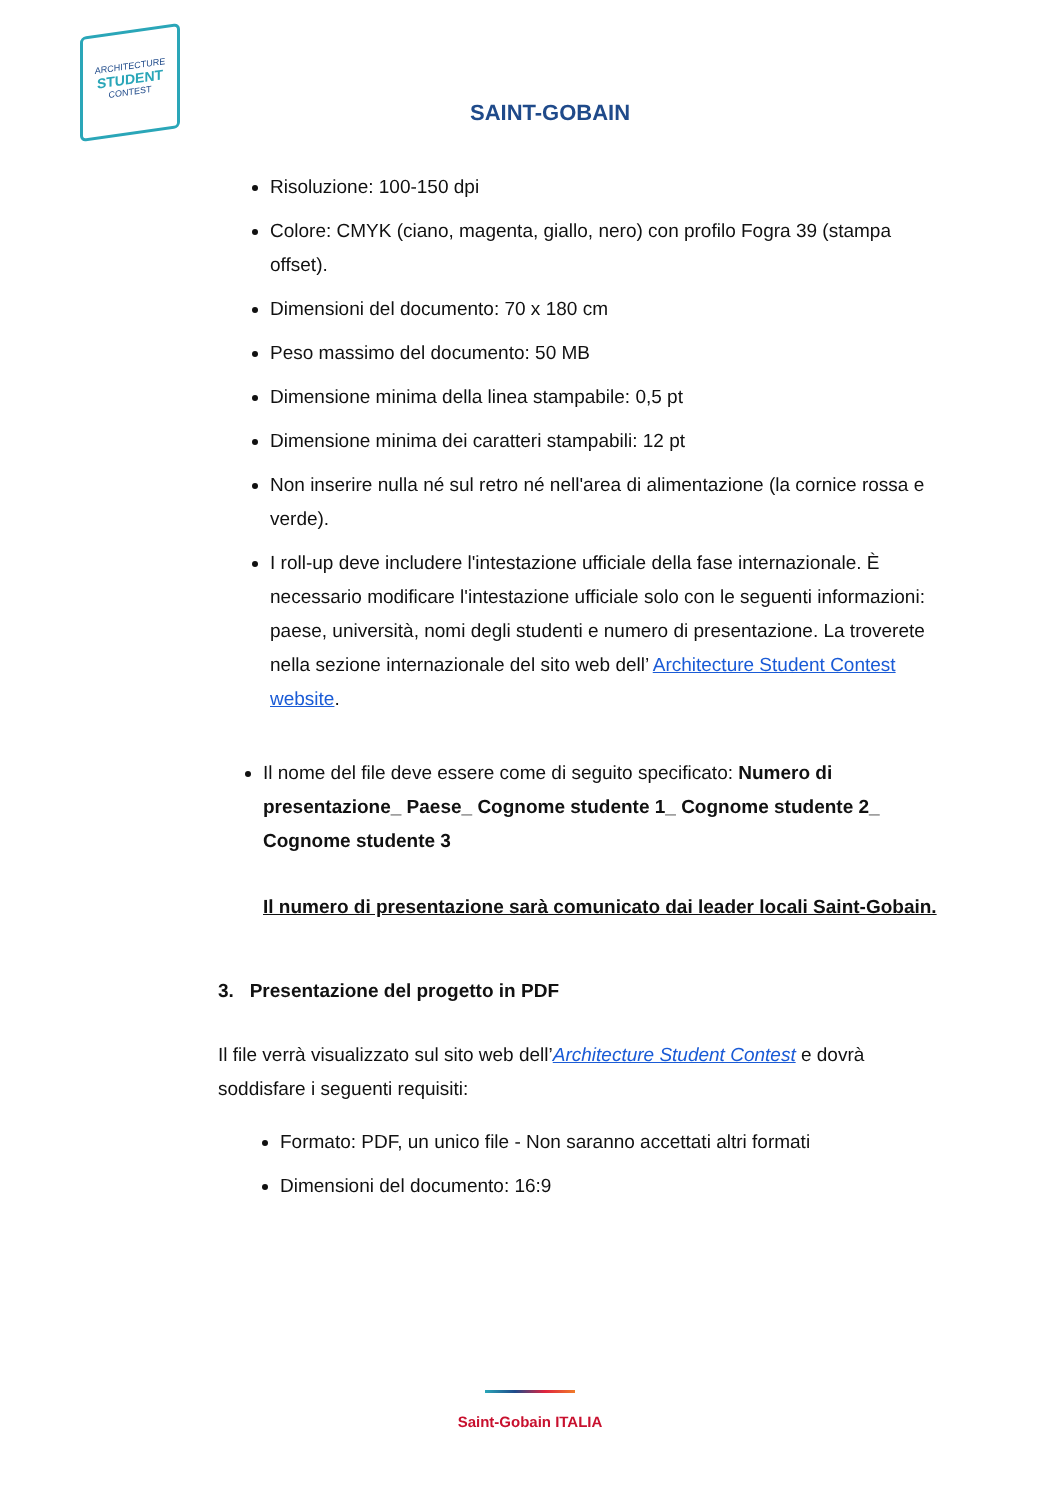ARCHITECTURE
STUDENT
CONTEST
SAINT-GOBAIN
Risoluzione: 100-150 dpi
Colore: CMYK (ciano, magenta, giallo, nero) con profilo Fogra 39 (stampa offset).
Dimensioni del documento: 70 x 180 cm
Peso massimo del documento: 50 MB
Dimensione minima della linea stampabile: 0,5 pt
Dimensione minima dei caratteri stampabili: 12 pt
Non inserire nulla né sul retro né nell'area di alimentazione (la cornice rossa e verde).
I roll-up deve includere l'intestazione ufficiale della fase internazionale. È necessario modificare l'intestazione ufficiale solo con le seguenti informazioni: paese, università, nomi degli studenti e numero di presentazione. La troverete nella sezione internazionale del sito web dell’ Architecture Student Contest website.
Il nome del file deve essere come di seguito specificato: Numero di presentazione_ Paese_ Cognome studente 1_ Cognome studente 2_ Cognome studente 3
Il numero di presentazione sarà comunicato dai leader locali Saint-Gobain.
3. Presentazione del progetto in PDF
Il file verrà visualizzato sul sito web dell’Architecture Student Contest e dovrà soddisfare i seguenti requisiti:
Formato: PDF, un unico file - Non saranno accettati altri formati
Dimensioni del documento: 16:9
Saint-Gobain ITALIA